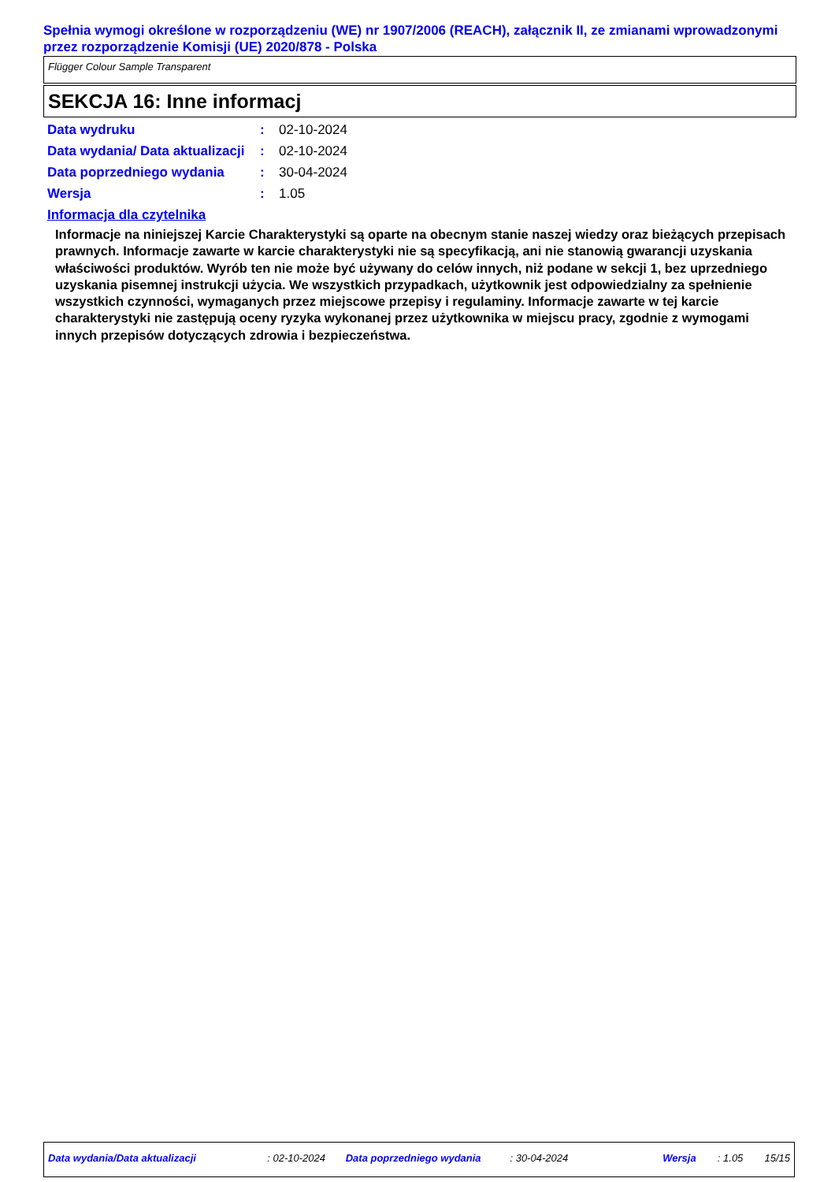Spełnia wymogi określone w rozporządzeniu (WE) nr 1907/2006 (REACH), załącznik II, ze zmianami wprowadzonymi przez rozporządzenie Komisji (UE) 2020/878 - Polska
Flügger Colour Sample Transparent
SEKCJA 16: Inne informacj
| Data wydruku | : | 02-10-2024 |
| Data wydania/ Data aktualizacji | : | 02-10-2024 |
| Data poprzedniego wydania | : | 30-04-2024 |
| Wersja | : | 1.05 |
Informacja dla czytelnika
Informacje na niniejszej Karcie Charakterystyki są oparte na obecnym stanie naszej wiedzy oraz bieżących przepisach prawnych. Informacje zawarte w karcie charakterystyki nie są specyfikacją, ani nie stanowią gwarancji uzyskania właściwości produktów. Wyrób ten nie może być używany do celów innych, niż podane w sekcji 1, bez uprzedniego uzyskania pisemnej instrukcji użycia. We wszystkich przypadkach, użytkownik jest odpowiedzialny za spełnienie wszystkich czynności, wymaganych przez miejscowe przepisy i regulaminy. Informacje zawarte w tej karcie charakterystyki nie zastępują oceny ryzyka wykonanej przez użytkownika w miejscu pracy, zgodnie z wymogami innych przepisów dotyczących zdrowia i bezpieczeństwa.
Data wydania/Data aktualizacji : 02-10-2024 Data poprzedniego wydania : 30-04-2024 Wersja : 1.05 15/15